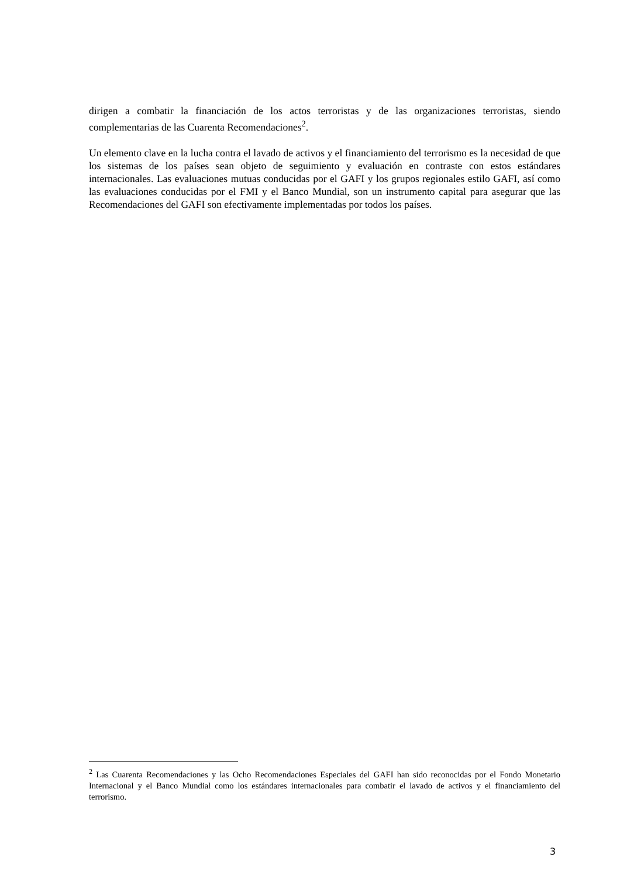dirigen a combatir la financiación de los actos terroristas y de las organizaciones terroristas, siendo complementarias de las Cuarenta Recomendaciones<sup>2</sup>.
Un elemento clave en la lucha contra el lavado de activos y el financiamiento del terrorismo es la necesidad de que los sistemas de los países sean objeto de seguimiento y evaluación en contraste con estos estándares internacionales. Las evaluaciones mutuas conducidas por el GAFI y los grupos regionales estilo GAFI, así como las evaluaciones conducidas por el FMI y el Banco Mundial, son un instrumento capital para asegurar que las Recomendaciones del GAFI son efectivamente implementadas por todos los países.
<sup>2</sup> Las Cuarenta Recomendaciones y las Ocho Recomendaciones Especiales del GAFI han sido reconocidas por el Fondo Monetario Internacional y el Banco Mundial como los estándares internacionales para combatir el lavado de activos y el financiamiento del terrorismo.
3